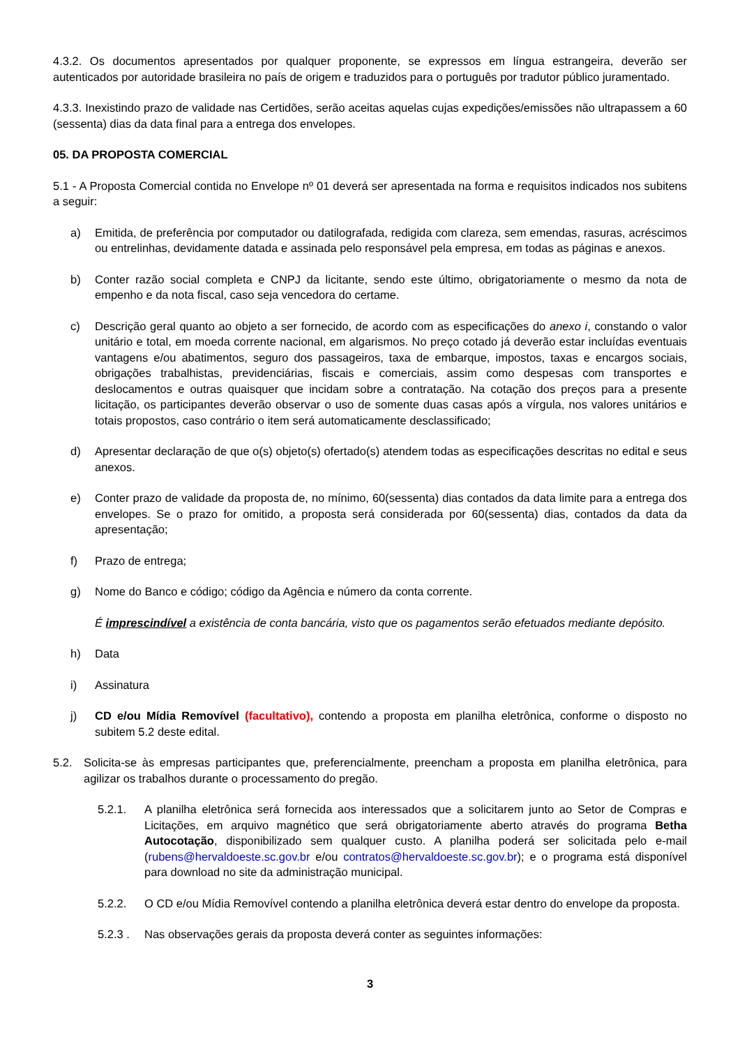4.3.2. Os documentos apresentados por qualquer proponente, se expressos em língua estrangeira, deverão ser autenticados por autoridade brasileira no país de origem e traduzidos para o português por tradutor público juramentado.
4.3.3. Inexistindo prazo de validade nas Certidões, serão aceitas aquelas cujas expedições/emissões não ultrapassem a 60 (sessenta) dias da data final para a entrega dos envelopes.
05. DA PROPOSTA COMERCIAL
5.1 - A Proposta Comercial contida no Envelope nº 01 deverá ser apresentada na forma e requisitos indicados nos subitens a seguir:
a) Emitida, de preferência por computador ou datilografada, redigida com clareza, sem emendas, rasuras, acréscimos ou entrelinhas, devidamente datada e assinada pelo responsável pela empresa, em todas as páginas e anexos.
b) Conter razão social completa e CNPJ da licitante, sendo este último, obrigatoriamente o mesmo da nota de empenho e da nota fiscal, caso seja vencedora do certame.
c) Descrição geral quanto ao objeto a ser fornecido, de acordo com as especificações do anexo i, constando o valor unitário e total, em moeda corrente nacional, em algarismos. No preço cotado já deverão estar incluídas eventuais vantagens e/ou abatimentos, seguro dos passageiros, taxa de embarque, impostos, taxas e encargos sociais, obrigações trabalhistas, previdenciárias, fiscais e comerciais, assim como despesas com transportes e deslocamentos e outras quaisquer que incidam sobre a contratação. Na cotação dos preços para a presente licitação, os participantes deverão observar o uso de somente duas casas após a vírgula, nos valores unitários e totais propostos, caso contrário o item será automaticamente desclassificado;
d) Apresentar declaração de que o(s) objeto(s) ofertado(s) atendem todas as especificações descritas no edital e seus anexos.
e) Conter prazo de validade da proposta de, no mínimo, 60(sessenta) dias contados da data limite para a entrega dos envelopes. Se o prazo for omitido, a proposta será considerada por 60(sessenta) dias, contados da data da apresentação;
f) Prazo de entrega;
g) Nome do Banco e código; código da Agência e número da conta corrente.
É imprescindível a existência de conta bancária, visto que os pagamentos serão efetuados mediante depósito.
h) Data
i) Assinatura
j) CD e/ou Mídia Removível (facultativo), contendo a proposta em planilha eletrônica, conforme o disposto no subitem 5.2 deste edital.
5.2. Solicita-se às empresas participantes que, preferencialmente, preencham a proposta em planilha eletrônica, para agilizar os trabalhos durante o processamento do pregão.
5.2.1. A planilha eletrônica será fornecida aos interessados que a solicitarem junto ao Setor de Compras e Licitações, em arquivo magnético que será obrigatoriamente aberto através do programa Betha Autocotação, disponibilizado sem qualquer custo. A planilha poderá ser solicitada pelo e-mail (rubens@hervaldoeste.sc.gov.br e/ou contratos@hervaldoeste.sc.gov.br); e o programa está disponível para download no site da administração municipal.
5.2.2. O CD e/ou Mídia Removível contendo a planilha eletrônica deverá estar dentro do envelope da proposta.
5.2.3 . Nas observações gerais da proposta deverá conter as seguintes informações:
3